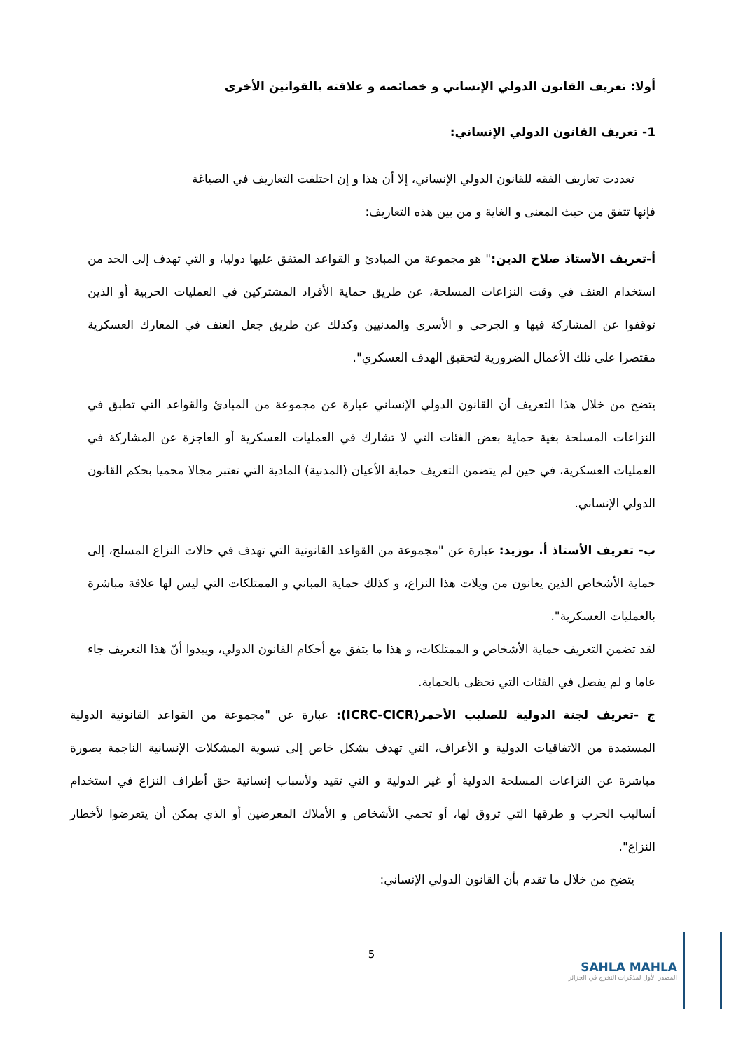أولا: تعريف القانون الدولي الإنساني و خصائصه و علاقته بالقوانين الأخرى
1- تعريف القانون الدولي الإنساني:
تعددت تعاريف الفقه للقانون الدولي الإنساني، إلا أن هذا و إن اختلفت التعاريف في الصياغة
فإنها تتفق من حيث المعنى و الغاية و من بين هذه التعاريف:
أ-تعريف الأستاذ صلاح الدين:" هو مجموعة من المبادئ و القواعد المتفق عليها دوليا، و التي تهدف إلى الحد من استخدام العنف في وقت النزاعات المسلحة، عن طريق حماية الأفراد المشتركين في العمليات الحربية أو الذين توقفوا عن المشاركة فيها و الجرحى و الأسرى والمدنيين وكذلك عن طريق جعل العنف في المعارك العسكرية مقتصرا على تلك الأعمال الضرورية لتحقيق الهدف العسكري".
يتضح من خلال هذا التعريف أن القانون الدولي الإنساني عبارة عن مجموعة من المبادئ والقواعد التي تطبق في النزاعات المسلحة بغية حماية بعض الفئات التي لا تشارك في العمليات العسكرية أو العاجزة عن المشاركة في العمليات العسكرية، في حين لم يتضمن التعريف حماية الأعيان (المدنية) المادية التي تعتبر مجالا محميا بحكم القانون الدولي الإنساني.
ب- تعريف الأستاذ أ. بوزيد: عبارة عن "مجموعة من القواعد القانونية التي تهدف في حالات النزاع المسلح، إلى حماية الأشخاص الذين يعانون من ويلات هذا النزاع، و كذلك حماية المباني و الممتلكات التي ليس لها علاقة مباشرة بالعمليات العسكرية".
لقد تضمن التعريف حماية الأشخاص و الممتلكات، و هذا ما يتفق مع أحكام القانون الدولي، ويبدوا أنّ هذا التعريف جاء عاما و لم يفصل في الفئات التي تحظى بالحماية.
ج -تعريف لجنة الدولية للصليب الأحمر(ICRC-CICR): عبارة عن "مجموعة من القواعد القانونية الدولية المستمدة من الاتفاقيات الدولية و الأعراف، التي تهدف بشكل خاص إلى تسوية المشكلات الإنسانية الناجمة بصورة مباشرة عن النزاعات المسلحة الدولية أو غير الدولية و التي تقيد ولأسباب إنسانية حق أطراف النزاع في استخدام أساليب الحرب و طرقها التي تروق لها، أو تحمي الأشخاص و الأملاك المعرضين أو الذي يمكن أن يتعرضوا لأخطار النزاع".
يتضح من خلال ما تقدم بأن القانون الدولي الإنساني:
5
SAHLA MAHLA
المصدر الأول لمذكرات التخرج في الجزائر